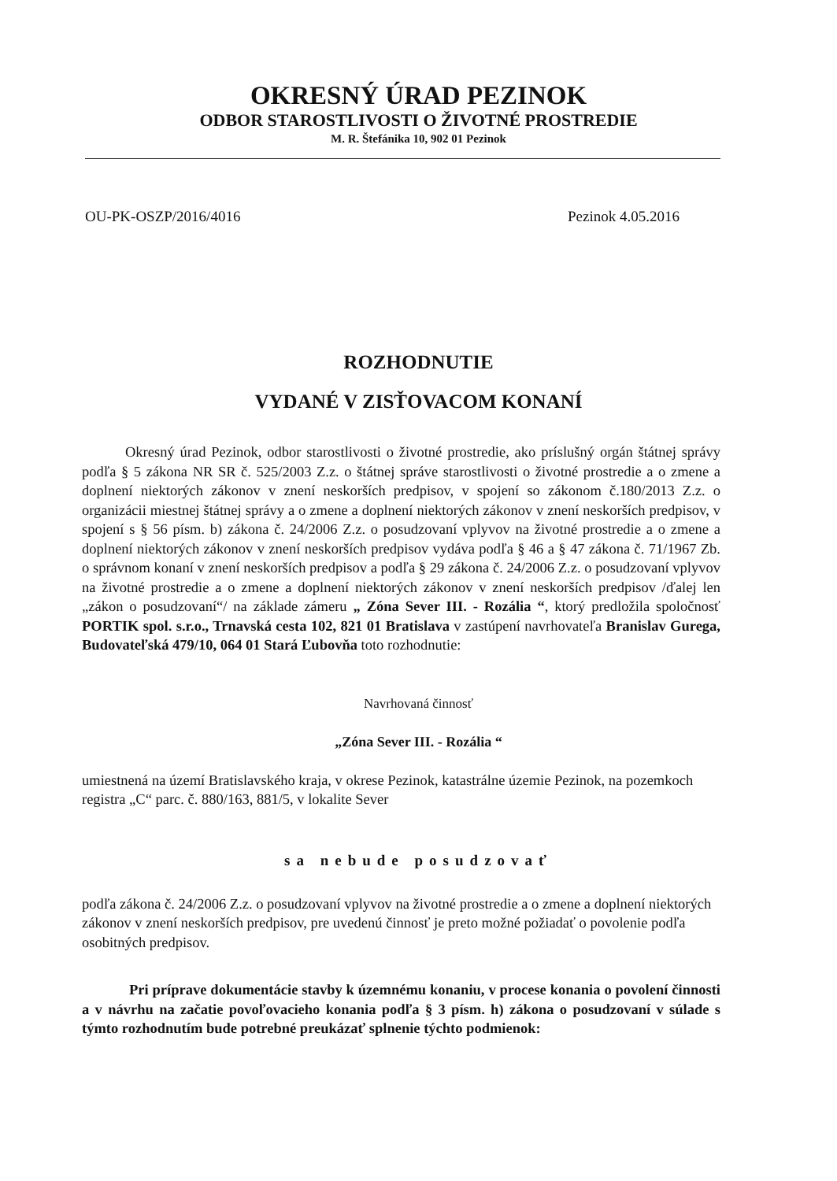OKRESNÝ ÚRAD PEZINOK
ODBOR STAROSTLIVOSTI O ŽIVOTNÉ PROSTREDIE
M. R. Štefánika 10, 902 01 Pezinok
OU-PK-OSZP/2016/4016 Pezinok 4.05.2016
ROZHODNUTIE
VYDANÉ V ZISŤOVACOM KONANÍ
Okresný úrad Pezinok, odbor starostlivosti o životné prostredie, ako príslušný orgán štátnej správy podľa § 5 zákona NR SR č. 525/2003 Z.z. o štátnej správe starostlivosti o životné prostredie a o zmene a doplnení niektorých zákonov v znení neskorších predpisov, v spojení so zákonom č.180/2013 Z.z. o organizácii miestnej štátnej správy a o zmene a doplnení niektorých zákonov v znení neskorších predpisov, v spojení s § 56 písm. b) zákona č. 24/2006 Z.z. o posudzovaní vplyvov na životné prostredie a o zmene a doplnení niektorých zákonov v znení neskorších predpisov vydáva podľa § 46 a § 47 zákona č. 71/1967 Zb. o správnom konaní v znení neskorších predpisov a podľa § 29 zákona č. 24/2006 Z.z. o posudzovaní vplyvov na životné prostredie a o zmene a doplnení niektorých zákonov v znení neskorších predpisov /ďalej len „zákon o posudzovaní“/ na základe zámeru „ Zóna Sever III. - Rozália “, ktorý predložila spoločnosť PORTIK spol. s.r.o., Trnavská cesta 102, 821 01 Bratislava v zastúpení navrhovateľa Branislav Gurega, Budovateľská 479/10, 064 01 Stará Ľubovňa toto rozhodnutie:
Navrhovaná činnosť
„Zóna Sever III. - Rozália “
umiestnená na území Bratislavského kraja, v okrese Pezinok, katastrálne územie Pezinok, na pozemkoch registra „C“ parc. č. 880/163, 881/5, v lokalite Sever
sa nebude posudzovať
podľa zákona č. 24/2006 Z.z. o posudzovaní vplyvov na životné prostredie a o zmene a doplnení niektorých zákonov v znení neskorších predpisov, pre uvedenú činnosť je preto možné požiadať o povolenie podľa osobitných predpisov.
Pri príprave dokumentácie stavby k územnému konaniu, v procese konania o povolení činnosti a v návrhu na začatie povoľovacieho konania podľa § 3 písm. h) zákona o posudzovaní v súlade s týmto rozhodnutím bude potrebné preukázať splnenie týchto podmienok: